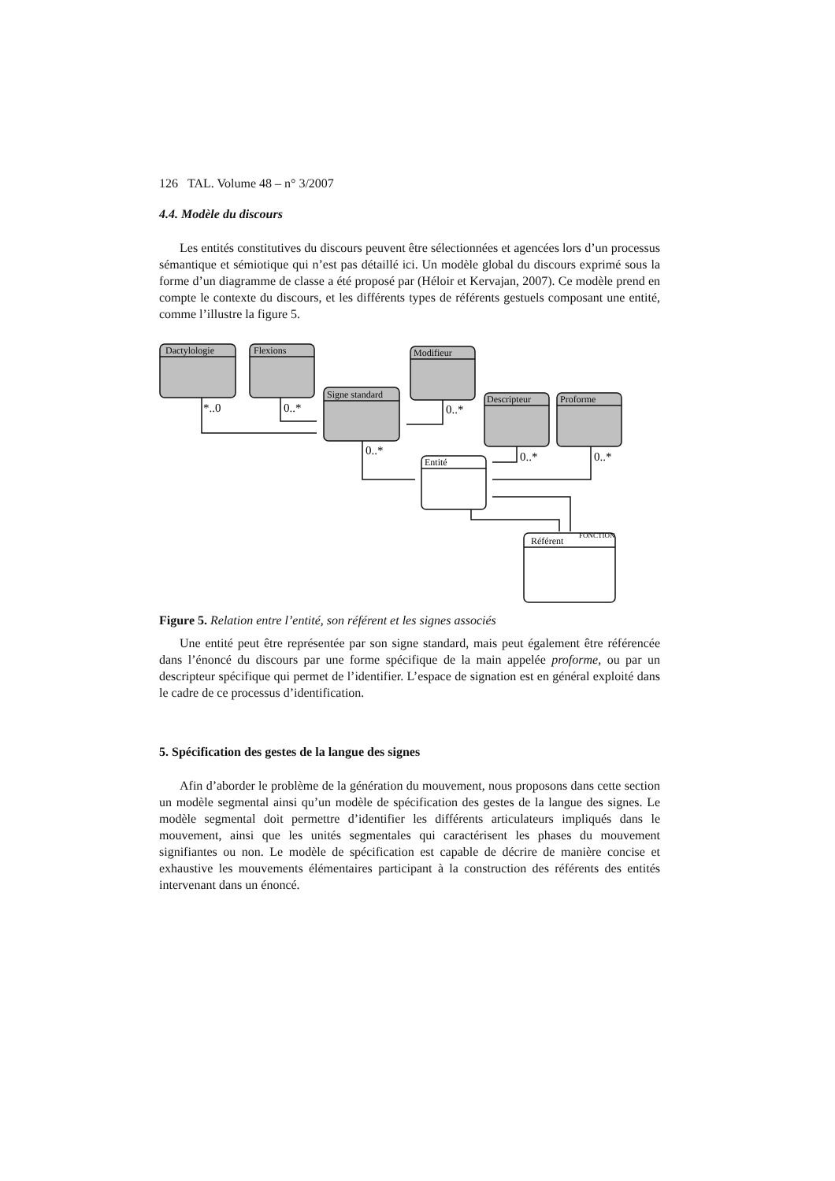126 TAL. Volume 48 – n° 3/2007
4.4. Modèle du discours
Les entités constitutives du discours peuvent être sélectionnées et agencées lors d’un processus sémantique et sémiotique qui n’est pas détaillé ici. Un modèle global du discours exprimé sous la forme d’un diagramme de classe a été proposé par (Héloir et Kervajan, 2007). Ce modèle prend en compte le contexte du discours, et les différents types de référents gestuels composant une entité, comme l’illustre la figure 5.
Dactylologie
Flexions
Signe standard
Modifieur
Descripteur
Proforme
Entité
Référent
FONCTION
*..0
0..*
0..*
0..*
0..*
0..*
Figure 5. Relation entre l’entité, son référent et les signes associés
Une entité peut être représentée par son signe standard, mais peut également être référencée dans l’énoncé du discours par une forme spécifique de la main appelée proforme, ou par un descripteur spécifique qui permet de l’identifier. L’espace de signation est en général exploité dans le cadre de ce processus d’identification.
5. Spécification des gestes de la langue des signes
Afin d’aborder le problème de la génération du mouvement, nous proposons dans cette section un modèle segmental ainsi qu’un modèle de spécification des gestes de la langue des signes. Le modèle segmental doit permettre d’identifier les différents articulateurs impliqués dans le mouvement, ainsi que les unités segmentales qui caractérisent les phases du mouvement signifiantes ou non. Le modèle de spécification est capable de décrire de manière concise et exhaustive les mouvements élémentaires participant à la construction des référents des entités intervenant dans un énoncé.